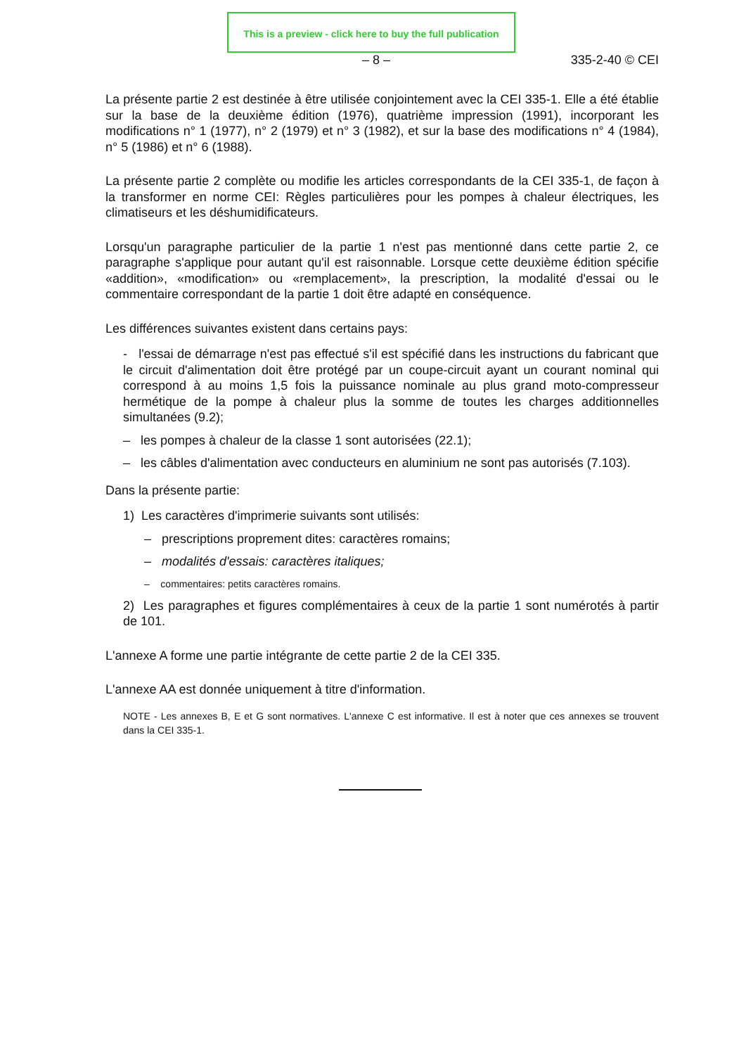This is a preview - click here to buy the full publication
– 8 – 335-2-40 © CEI
La présente partie 2 est destinée à être utilisée conjointement avec la CEI 335-1. Elle a été établie sur la base de la deuxième édition (1976), quatrième impression (1991), incorporant les modifications n° 1 (1977), n° 2 (1979) et n° 3 (1982), et sur la base des modifications n° 4 (1984), n° 5 (1986) et n° 6 (1988).
La présente partie 2 complète ou modifie les articles correspondants de la CEI 335-1, de façon à la transformer en norme CEI: Règles particulières pour les pompes à chaleur électriques, les climatiseurs et les déshumidificateurs.
Lorsqu'un paragraphe particulier de la partie 1 n'est pas mentionné dans cette partie 2, ce paragraphe s'applique pour autant qu'il est raisonnable. Lorsque cette deuxième édition spécifie «addition», «modification» ou «remplacement», la prescription, la modalité d'essai ou le commentaire correspondant de la partie 1 doit être adapté en conséquence.
Les différences suivantes existent dans certains pays:
- l'essai de démarrage n'est pas effectué s'il est spécifié dans les instructions du fabricant que le circuit d'alimentation doit être protégé par un coupe-circuit ayant un courant nominal qui correspond à au moins 1,5 fois la puissance nominale au plus grand moto-compresseur hermétique de la pompe à chaleur plus la somme de toutes les charges additionnelles simultanées (9.2);
– les pompes à chaleur de la classe 1 sont autorisées (22.1);
– les câbles d'alimentation avec conducteurs en aluminium ne sont pas autorisés (7.103).
Dans la présente partie:
1) Les caractères d'imprimerie suivants sont utilisés:
– prescriptions proprement dites: caractères romains;
– modalités d'essais: caractères italiques;
– commentaires: petits caractères romains.
2) Les paragraphes et figures complémentaires à ceux de la partie 1 sont numérotés à partir de 101.
L'annexe A forme une partie intégrante de cette partie 2 de la CEI 335.
L'annexe AA est donnée uniquement à titre d'information.
NOTE - Les annexes B, E et G sont normatives. L'annexe C est informative. Il est à noter que ces annexes se trouvent dans la CEI 335-1.